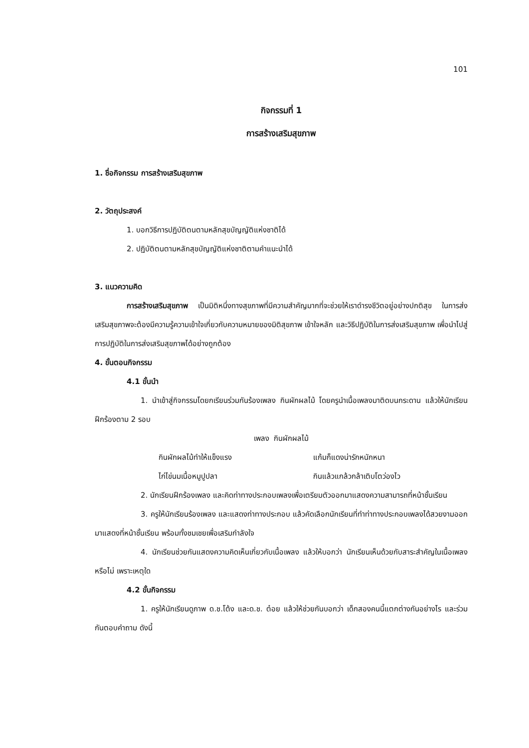101
กิจกรรมที่ 1
การสร้างเสริมสุขภาพ
1. ชื่อกิจกรรม การสร้างเสริมสุขภาพ
2. วัตถุประสงค์
1. บอกวิธีการปฏิบัติตนตามหลักสุขบัญญัติแห่งชาติได้
2. ปฏิบัติตนตามหลักสุขบัญญัติแห่งชาติตามคำแนะนำได้
3. แนวความคิด
การสร้างเสริมสุขภาพ เป็นมิติหนึ่งทางสุขภาพที่มีความสำคัญมากที่จะช่วยให้เราดำรงชีวิตอยู่อย่างปกติสุข ในการส่งเสริมสุขภาพจะต้องมีความรู้ความเข้าใจเกี่ยวกับความหมายของมิติสุขภาพ เข้าใจหลัก และวิธีปฏิบัติในการส่งเสริมสุขภาพ เพื่อนำไปสู่การปฏิบัติในการส่งเสริมสุขภาพได้อย่างถูกต้อง
4. ขั้นตอนกิจกรรม
4.1 ขั้นนำ
1. นำเข้าสู่กิจกรรมโดยกเรียนร่วมกันร้องเพลง กินผักผลไม้ โดยครูนำเนื้อเพลงมาติดบนกระดาน แล้วให้นักเรียนฝึกร้องตาม 2 รอบ
เพลง กินผักผลไม้
กินผักผลไม้ทำให้แข็งแรง แก้มก็แดงน่ารักหนักหนา ไก่ไข่นมเนื้อหมูปูปลา กินแล้วแกล้วกล้าเติบโตว่องไว
2. นักเรียนฝึกร้องเพลง และคิดท่าทางประกอบเพลงเพื่อเตรียมตัวออกมาแสดงความสามารถที่หน้าชั้นเรียน
3. ครูให้นักเรียนร้องเพลง และแสดงท่าทางประกอบ แล้วคัดเลือกนักเรียนที่ทำท่าทางประกอบเพลงได้สวยงามออกมาแสดงที่หน้าชั้นเรียน พร้อมทั้งชมเชยเพื่อเสริมกำลังใจ
4. นักเรียนช่วยกันแสดงความคิดเห็นเกี่ยวกับเนื้อเพลง แล้วให้บอกว่า นักเรียนเห็นด้วยกับสาระสำคัญในเนื้อเพลงหรือไม่ เพราะเหตุใด
4.2 ขั้นกิจกรรม
1. ครูให้นักเรียนดูภาพ ด.ช.โต้ง และด.ช. ต๋อย แล้วให้ช่วยกันบอกว่า เด็กสองคนนี้แตกต่างกันอย่างไร และร่วมกันตอบคำถาม ดังนี้